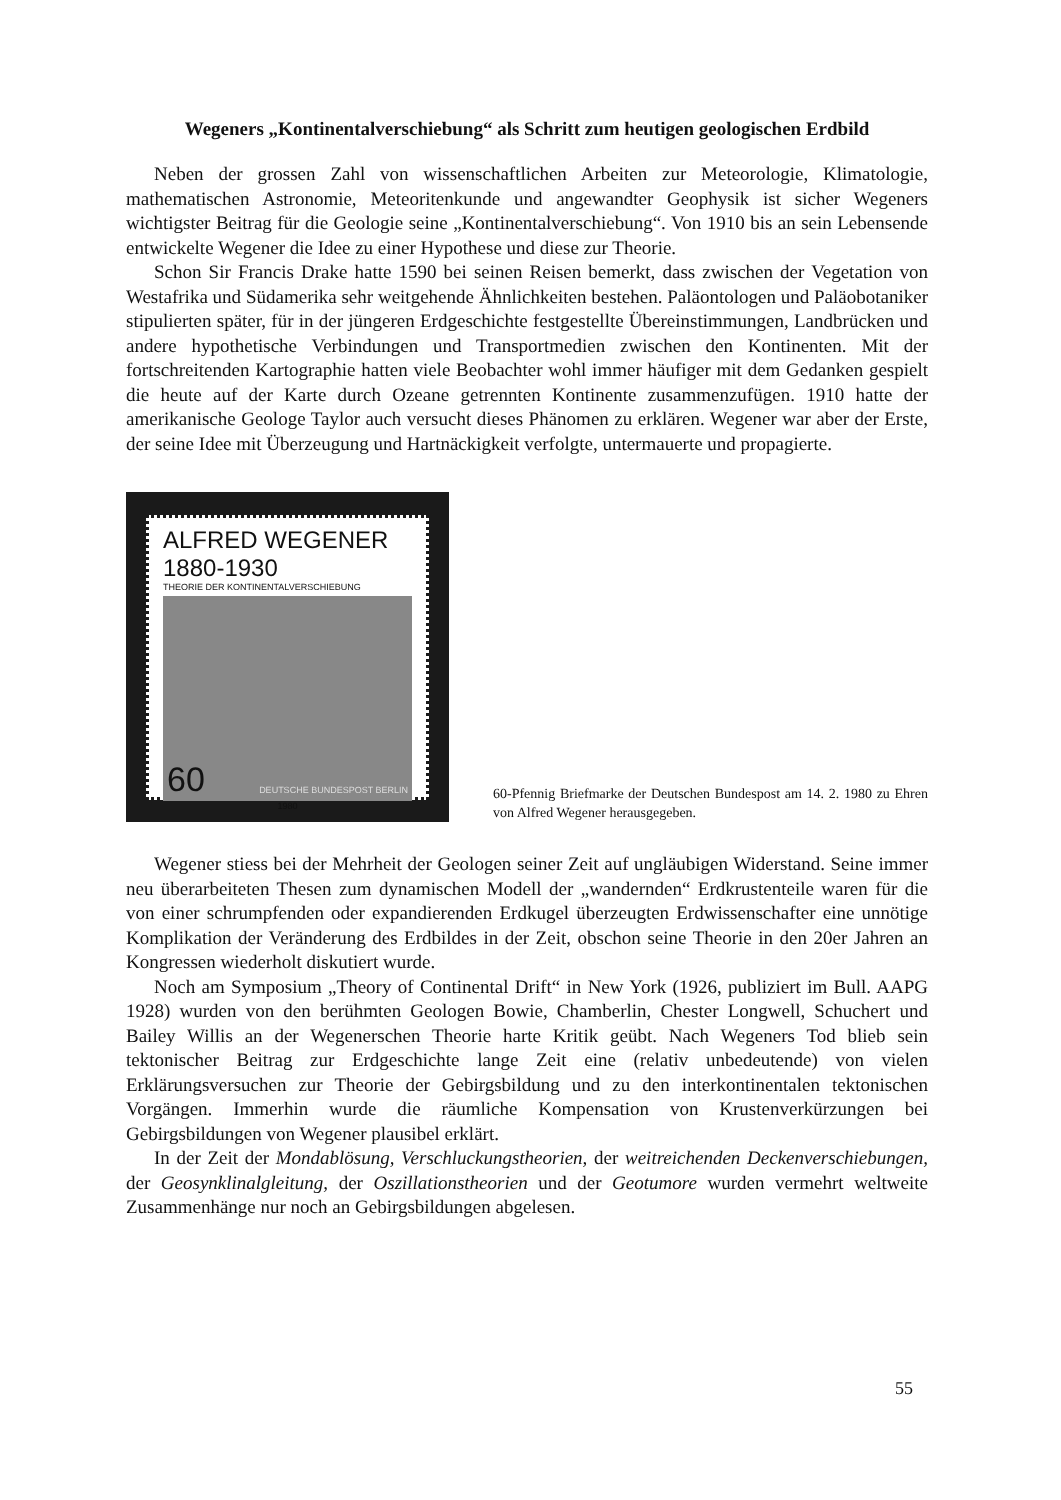Wegeners „Kontinentalverschiebung“ als Schritt zum heutigen geologischen Erdbild
Neben der grossen Zahl von wissenschaftlichen Arbeiten zur Meteorologie, Klimatologie, mathematischen Astronomie, Meteoritenkunde und angewandter Geophysik ist sicher Wegeners wichtigster Beitrag für die Geologie seine „Kontinentalverschiebung“. Von 1910 bis an sein Lebensende entwickelte Wegener die Idee zu einer Hypothese und diese zur Theorie.
Schon Sir Francis Drake hatte 1590 bei seinen Reisen bemerkt, dass zwischen der Vegetation von Westafrika und Südamerika sehr weitgehende Ähnlichkeiten bestehen. Paläontologen und Paläobotaniker stipulierten später, für in der jüngeren Erdgeschichte festgestellte Übereinstimmungen, Landbrücken und andere hypothetische Verbindungen und Transportmedien zwischen den Kontinenten. Mit der fortschreitenden Kartographie hatten viele Beobachter wohl immer häufiger mit dem Gedanken gespielt die heute auf der Karte durch Ozeane getrennten Kontinente zusammenzufügen. 1910 hatte der amerikanische Geologe Taylor auch versucht dieses Phänomen zu erklären. Wegener war aber der Erste, der seine Idee mit Überzeugung und Hartnäckigkeit verfolgte, untermauerte und propagierte.
ALFRED WEGENER 1880-1930
THEORIE DER KONTINENTALVERSCHIEBUNG
60 DEUTSCHE BUNDESPOST BERLIN
1980
60-Pfennig Briefmarke der Deutschen Bundespost am 14. 2. 1980 zu Ehren von Alfred Wegener herausgegeben.
Wegener stiess bei der Mehrheit der Geologen seiner Zeit auf ungläubigen Widerstand. Seine immer neu überarbeiteten Thesen zum dynamischen Modell der „wandernden“ Erdkrustenteile waren für die von einer schrumpfenden oder expandierenden Erdkugel überzeugten Erdwissenschafter eine unnötige Komplikation der Veränderung des Erdbildes in der Zeit, obschon seine Theorie in den 20er Jahren an Kongressen wiederholt diskutiert wurde.
Noch am Symposium „Theory of Continental Drift“ in New York (1926, publiziert im Bull. AAPG 1928) wurden von den berühmten Geologen Bowie, Chamberlin, Chester Longwell, Schuchert und Bailey Willis an der Wegenerschen Theorie harte Kritik geübt. Nach Wegeners Tod blieb sein tektonischer Beitrag zur Erdgeschichte lange Zeit eine (relativ unbedeutende) von vielen Erklärungsversuchen zur Theorie der Gebirgsbildung und zu den interkontinentalen tektonischen Vorgängen. Immerhin wurde die räumliche Kompensation von Krustenverkürzungen bei Gebirgsbildungen von Wegener plausibel erklärt.
In der Zeit der Mondablösung, Verschluckungstheorien, der weitreichenden Deckenverschiebungen, der Geosynklinalgleitung, der Oszillationstheorien und der Geotumore wurden vermehrt weltweite Zusammenhänge nur noch an Gebirgsbildungen abgelesen.
55